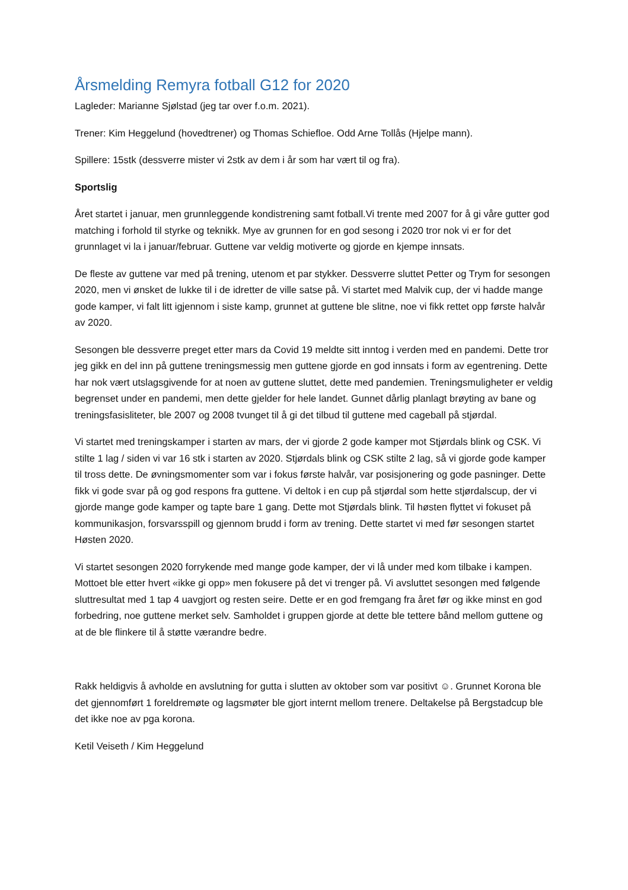Årsmelding Remyra fotball G12 for 2020
Lagleder: Marianne Sjølstad (jeg tar over f.o.m. 2021).
Trener: Kim Heggelund (hovedtrener) og Thomas Schiefloe. Odd Arne Tollås (Hjelpe mann).
Spillere: 15stk (dessverre mister vi 2stk av dem i år som har vært til og fra).
Sportslig
Året startet i januar, men grunnleggende kondistrening samt fotball.Vi trente med 2007 for å gi våre gutter god matching i forhold til styrke og teknikk. Mye av grunnen for en god sesong i 2020 tror nok vi er for det grunnlaget vi la i januar/februar. Guttene var veldig motiverte og gjorde en kjempe innsats.
De fleste av guttene var med på trening, utenom et par stykker. Dessverre sluttet Petter og Trym for sesongen 2020, men vi ønsket de lukke til i de idretter de ville satse på. Vi startet med Malvik cup, der vi hadde mange gode kamper, vi falt litt igjennom i siste kamp, grunnet at guttene ble slitne, noe vi fikk rettet opp første halvår av 2020.
Sesongen ble dessverre preget etter mars da Covid 19 meldte sitt inntog i verden med en pandemi. Dette tror jeg gikk en del inn på guttene treningsmessig men guttene gjorde en god innsats i form av egentrening. Dette har nok vært utslagsgivende for at noen av guttene sluttet, dette med pandemien. Treningsmuligheter er veldig begrenset under en pandemi, men dette gjelder for hele landet. Gunnet dårlig planlagt brøyting av bane og treningsfasisliteter, ble 2007 og 2008 tvunget til å gi det tilbud til guttene med cageball på stjørdal.
Vi startet med treningskamper i starten av mars, der vi gjorde 2 gode kamper mot Stjørdals blink og CSK. Vi stilte 1 lag / siden vi var 16 stk i starten av 2020. Stjørdals blink og CSK stilte 2 lag, så vi gjorde gode kamper til tross dette. De øvningsmomenter som var i fokus første halvår, var posisjonering og gode pasninger. Dette fikk vi gode svar på og god respons fra guttene. Vi deltok i en cup på stjørdal som hette stjørdalscup, der vi gjorde mange gode kamper og tapte bare 1 gang. Dette mot Stjørdals blink. Til høsten flyttet vi fokuset på kommunikasjon, forsvarsspill og gjennom brudd i form av trening. Dette startet vi med før sesongen startet Høsten 2020.
Vi startet sesongen 2020 forrykende med mange gode kamper, der vi lå under med kom tilbake i kampen. Mottoet ble etter hvert «ikke gi opp» men fokusere på det vi trenger på. Vi avsluttet sesongen med følgende sluttresultat med 1 tap 4 uavgjort og resten seire. Dette er en god fremgang fra året før og ikke minst en god forbedring, noe guttene merket selv. Samholdet i gruppen gjorde at dette ble tettere bånd mellom guttene og at de ble flinkere til å støtte værandre bedre.
Rakk heldigvis å avholde en avslutning for gutta i slutten av oktober som var positivt ☺. Grunnet Korona ble det gjennomført 1 foreldremøte og lagsmøter ble gjort internt mellom trenere. Deltakelse på Bergstadcup ble det ikke noe av pga korona.
Ketil Veiseth / Kim Heggelund